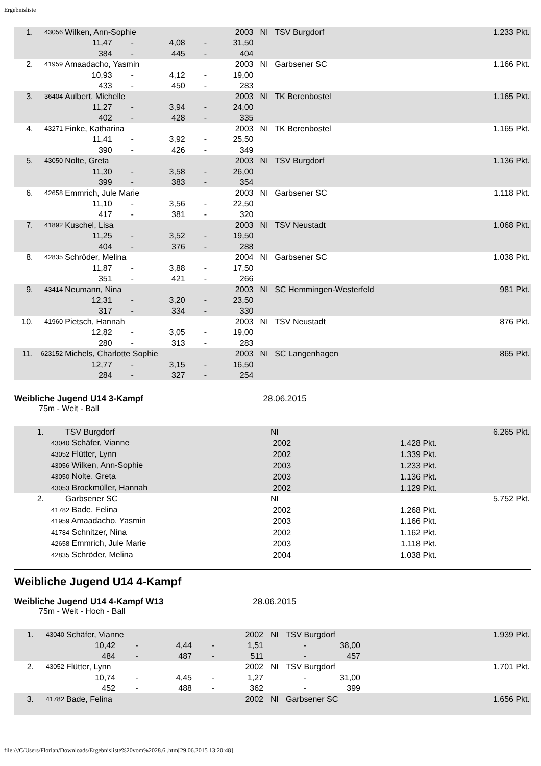Ergebnisliste
| 1. | 43056 | Wilken, Ann-Sophie | | | | 2003 | NI | TSV Burgdorf | 1.233 Pkt. |
| | | 11,47 | - | 4,08 | - | 31,50 | | | |
| | | 384 | - | 445 | - | 404 | | | |
| 2. | 41959 | Amaadacho, Yasmin | | | | 2003 | NI | Garbsener SC | 1.166 Pkt. |
| | | 10,93 | - | 4,12 | - | 19,00 | | | |
| | | 433 | - | 450 | - | 283 | | | |
| 3. | 36404 | Aulbert, Michelle | | | | 2003 | NI | TK Berenbostel | 1.165 Pkt. |
| | | 11,27 | - | 3,94 | - | 24,00 | | | |
| | | 402 | - | 428 | - | 335 | | | |
| 4. | 43271 | Finke, Katharina | | | | 2003 | NI | TK Berenbostel | 1.165 Pkt. |
| | | 11,41 | - | 3,92 | - | 25,50 | | | |
| | | 390 | - | 426 | - | 349 | | | |
| 5. | 43050 | Nolte, Greta | | | | 2003 | NI | TSV Burgdorf | 1.136 Pkt. |
| | | 11,30 | - | 3,58 | - | 26,00 | | | |
| | | 399 | - | 383 | - | 354 | | | |
| 6. | 42658 | Emmrich, Jule Marie | | | | 2003 | NI | Garbsener SC | 1.118 Pkt. |
| | | 11,10 | - | 3,56 | - | 22,50 | | | |
| | | 417 | - | 381 | - | 320 | | | |
| 7. | 41892 | Kuschel, Lisa | | | | 2003 | NI | TSV Neustadt | 1.068 Pkt. |
| | | 11,25 | - | 3,52 | - | 19,50 | | | |
| | | 404 | - | 376 | - | 288 | | | |
| 8. | 42835 | Schröder, Melina | | | | 2004 | NI | Garbsener SC | 1.038 Pkt. |
| | | 11,87 | - | 3,88 | - | 17,50 | | | |
| | | 351 | - | 421 | - | 266 | | | |
| 9. | 43414 | Neumann, Nina | | | | 2003 | NI | SC Hemmingen-Westerfeld | 981 Pkt. |
| | | 12,31 | - | 3,20 | - | 23,50 | | | |
| | | 317 | - | 334 | - | 330 | | | |
| 10. | 41960 | Pietsch, Hannah | | | | 2003 | NI | TSV Neustadt | 876 Pkt. |
| | | 12,82 | - | 3,05 | - | 19,00 | | | |
| | | 280 | - | 313 | - | 283 | | | |
| 11. | 623152 | Michels, Charlotte Sophie | | | | 2003 | NI | SC Langenhagen | 865 Pkt. |
| | | 12,77 | - | 3,15 | - | 16,50 | | | |
| | | 284 | - | 327 | - | 254 | | | |
Weibliche Jugend U14 3-Kampf 28.06.2015
75m - Weit - Ball
| 1. | TSV Burgdorf | NI | | 6.265 Pkt. |
| | 43040 Schäfer, Vianne | 2002 | 1.428 Pkt. | |
| | 43052 Flütter, Lynn | 2002 | 1.339 Pkt. | |
| | 43056 Wilken, Ann-Sophie | 2003 | 1.233 Pkt. | |
| | 43050 Nolte, Greta | 2003 | 1.136 Pkt. | |
| | 43053 Brockmüller, Hannah | 2002 | 1.129 Pkt. | |
| 2. | Garbsener SC | NI | | 5.752 Pkt. |
| | 41782 Bade, Felina | 2002 | 1.268 Pkt. | |
| | 41959 Amaadacho, Yasmin | 2003 | 1.166 Pkt. | |
| | 41784 Schnitzer, Nina | 2002 | 1.162 Pkt. | |
| | 42658 Emmrich, Jule Marie | 2003 | 1.118 Pkt. | |
| | 42835 Schröder, Melina | 2004 | 1.038 Pkt. | |
Weibliche Jugend U14 4-Kampf
Weibliche Jugend U14 4-Kampf W13 28.06.2015
75m - Weit - Hoch - Ball
| 1. | 43040 | Schäfer, Vianne | | | | 2002 | NI | TSV Burgdorf | | 1.939 Pkt. |
| | | 10,42 | - | 4,44 | - | 1,51 | | - | 38,00 | |
| | | 484 | - | 487 | - | 511 | | - | 457 | |
| 2. | 43052 | Flütter, Lynn | | | | 2002 | NI | TSV Burgdorf | | 1.701 Pkt. |
| | | 10,74 | - | 4,45 | - | 1,27 | | - | 31,00 | |
| | | 452 | - | 488 | - | 362 | | - | 399 | |
| 3. | 41782 | Bade, Felina | | | | 2002 | NI | Garbsener SC | | 1.656 Pkt. |
file:///C/Users/Florian/Downloads/Ergebnisliste%20vom%2028.6..htm[29.06.2015 13:20:48]